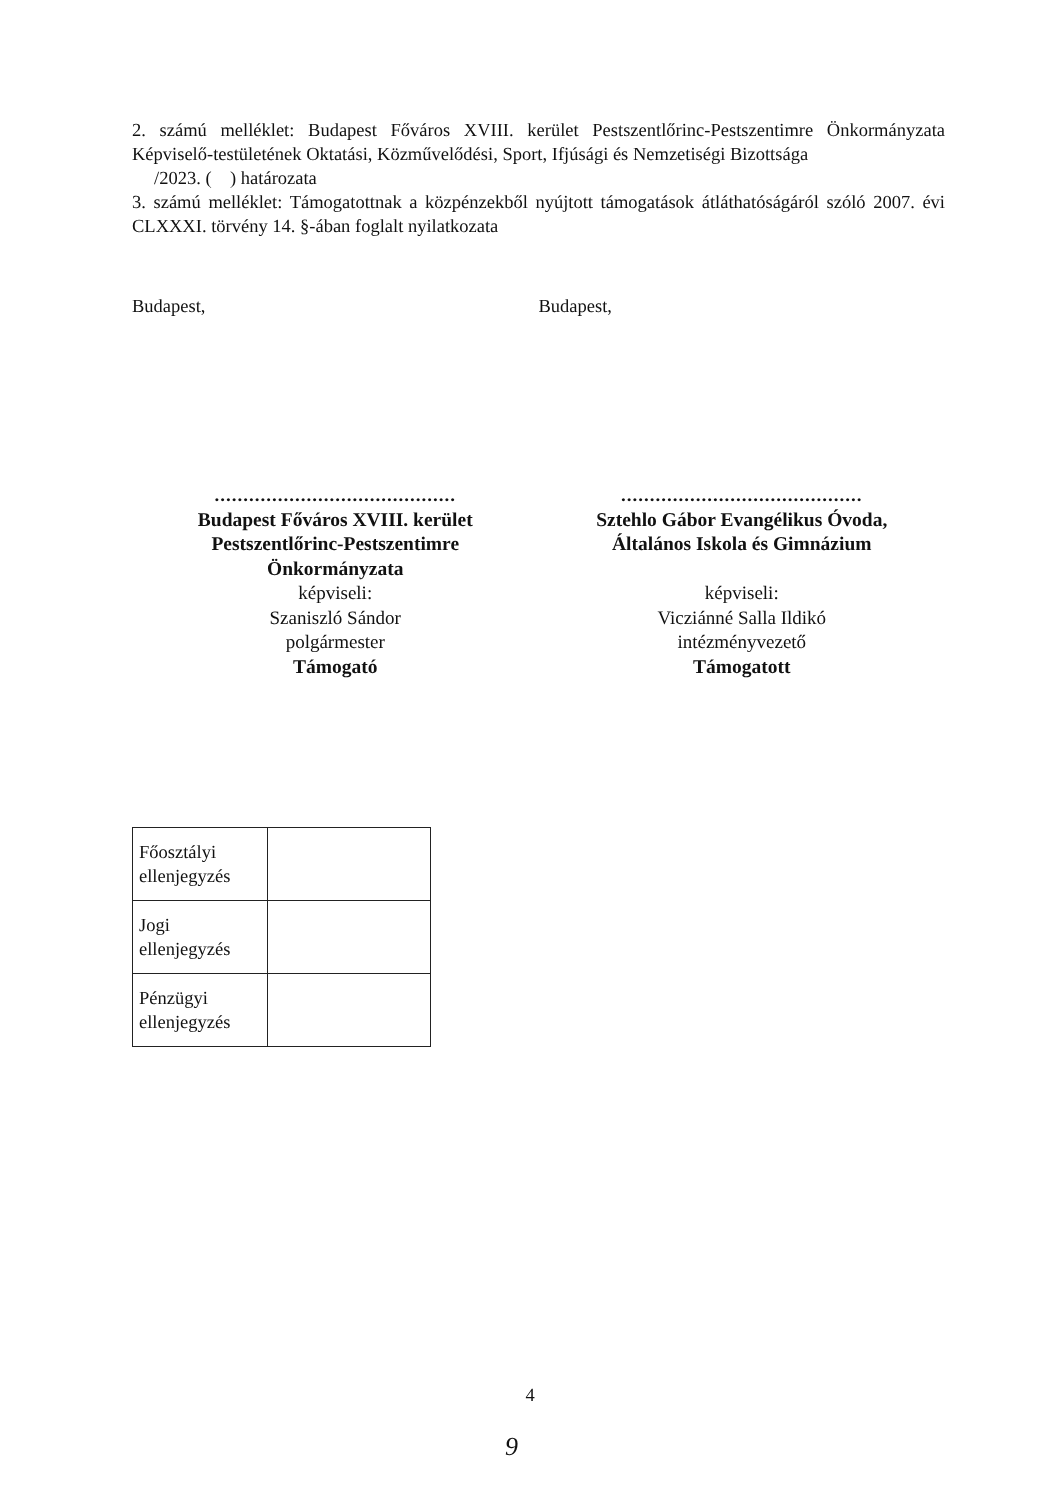2. számú melléklet: Budapest Főváros XVIII. kerület Pestszentlőrinc-Pestszentimre Önkormányzata Képviselő-testületének Oktatási, Közművelődési, Sport, Ifjúsági és Nemzetiségi Bizottsága
/2023. ( ) határozata
3. számú melléklet: Támogatottnak a közpénzekből nyújtott támogatások átláthatóságáról szóló 2007. évi CLXXXI. törvény 14. §-ában foglalt nyilatkozata
Budapest, Budapest,
..........................................
Budapest Főváros XVIII. kerület
Pestszentlőrinc-Pestszentimre
Önkormányzata
képviseli:
Szaniszló Sándor
polgármester
Támogató
..........................................
Sztehlo Gábor Evangélikus Óvoda,
Általános Iskola és Gimnázium
képviseli:
Vicziánné Salla Ildikó
intézményvezető
Támogatott
| Főosztályi ellenjegyzés | |
| Jogi ellenjegyzés | |
| Pénzügyi ellenjegyzés | |
4
9